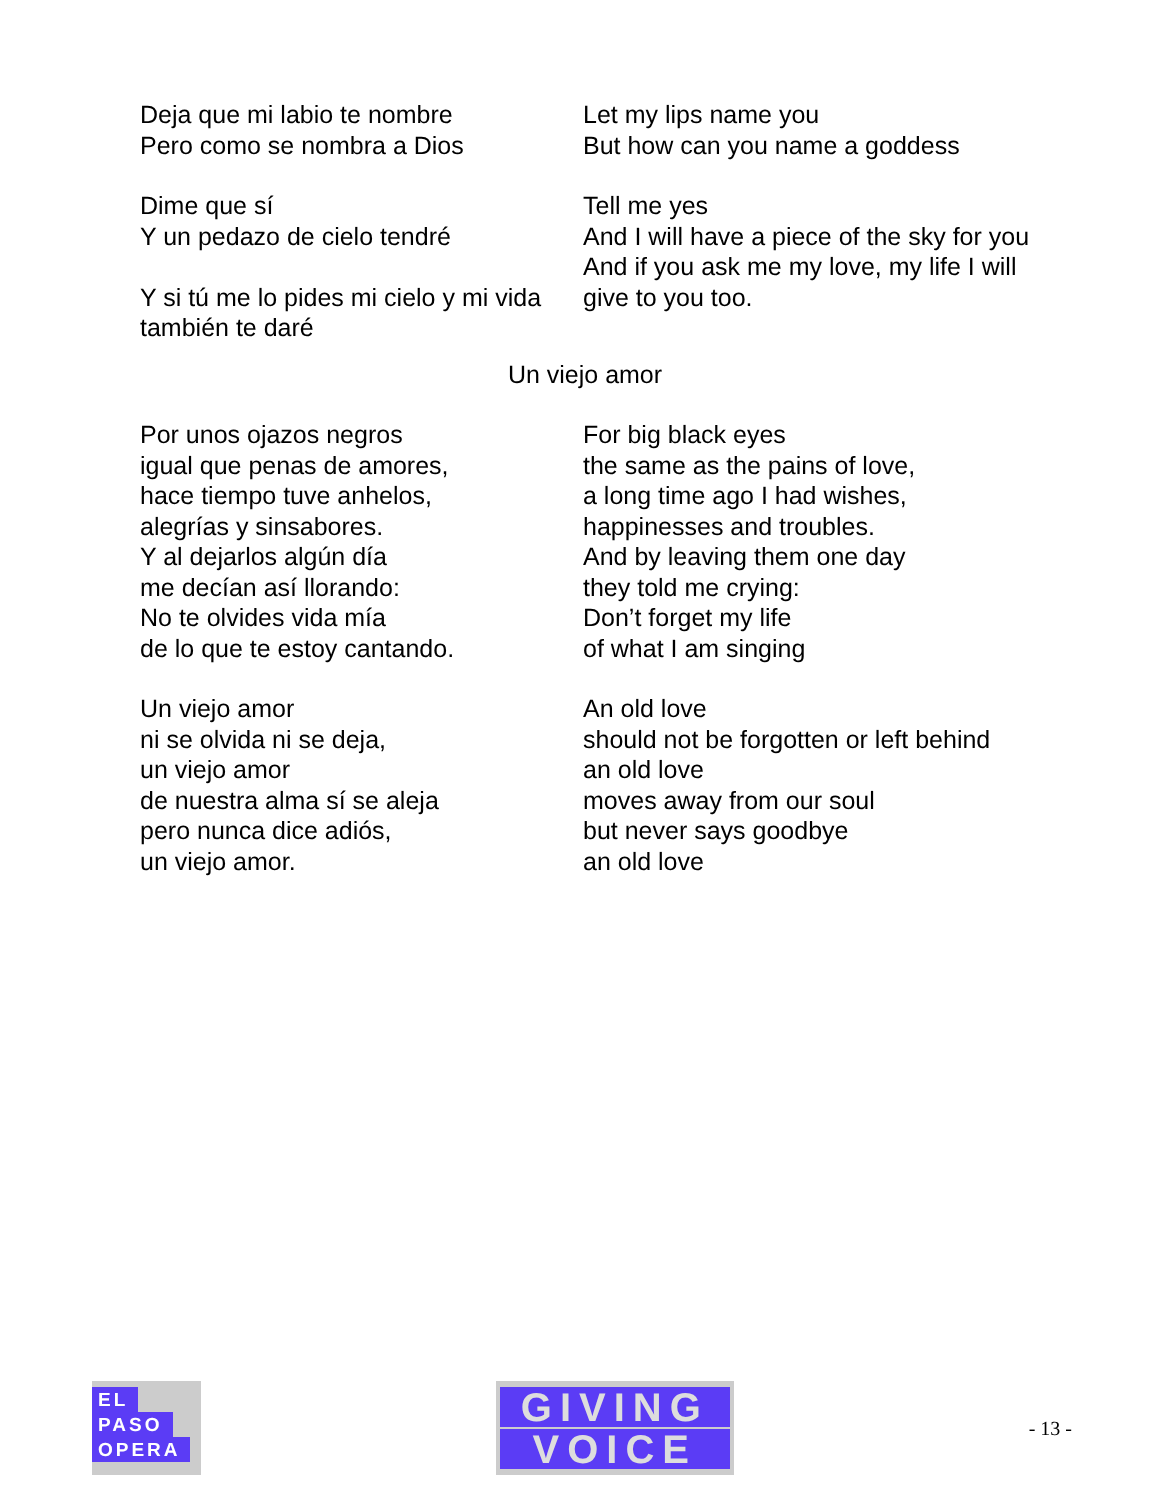Deja que mi labio te nombre
Pero como se nombra a Dios
Let my lips name you
But how can you name a goddess
Dime que sí
Y un pedazo de cielo tendré
Y si tú me lo pides mi cielo y mi vida también te daré
Tell me yes
And I will have a piece of the sky for you
And if you ask me my love, my life I will give to you too.
Un viejo amor
Por unos ojazos negros
igual que penas de amores,
hace tiempo tuve anhelos,
alegrías y sinsabores.
Y al dejarlos algún día
me decían así llorando:
No te olvides vida mía
de lo que te estoy cantando.
For big black eyes
the same as the pains of love,
a long time ago I had wishes,
happinesses and troubles.
And by leaving them one day
they told me crying:
Don’t forget my life
of what I am singing
Un viejo amor
ni se olvida ni se deja,
un viejo amor
de nuestra alma sí se aleja
pero nunca dice adiós,
un viejo amor.
An old love
should not be forgotten or left behind
an old love
moves away from our soul
but never says goodbye
an old love
EL
PASO
OPERA
GIVING
VOICE
- 13 -